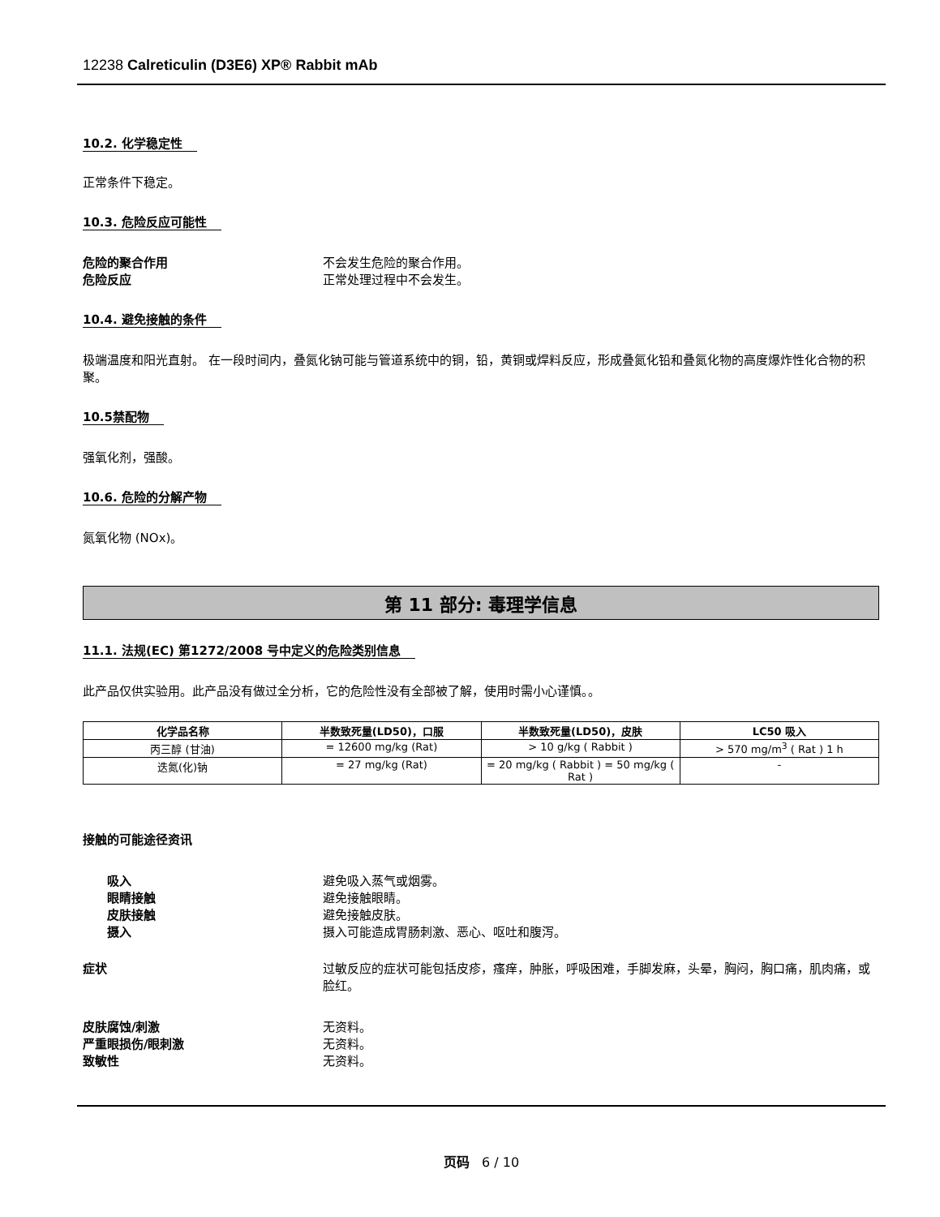12238 Calreticulin (D3E6) XP® Rabbit mAb
10.2. 化学稳定性
正常条件下稳定。
10.3. 危险反应可能性
危险的聚合作用 不会发生危险的聚合作用。
危险反应 正常处理过程中不会发生。
10.4. 避免接触的条件
极端温度和阳光直射。 在一段时间内，叠氮化钠可能与管道系统中的铜，铅，黄铜或焊料反应，形成叠氮化铅和叠氮化物的高度爆炸性化合物的积聚。
10.5禁配物
强氧化剂，强酸。
10.6. 危险的分解产物
氮氧化物 (NOx)。
第 11 部分: 毒理学信息
11.1. 法规(EC) 第1272/2008 号中定义的危险类别信息
此产品仅供实验用。此产品没有做过全分析，它的危险性没有全部被了解，使用时需小心谨慎。。
| 化学品名称 | 半数致死量(LD50)，口服 | 半数致死量(LD50)，皮肤 | LC50 吸入 |
| --- | --- | --- | --- |
| 丙三醇 (甘油) | = 12600 mg/kg (Rat) | > 10 g/kg ( Rabbit ) | > 570 mg/m<sup>3</sup> ( Rat ) 1 h |
| 迭氮(化)钠 | = 27 mg/kg (Rat) | = 20 mg/kg ( Rabbit ) = 50 mg/kg ( Rat ) | - |
接触的可能途径资讯
吸入 避免吸入蒸气或烟雾。
眼睛接触 避免接触眼睛。
皮肤接触 避免接触皮肤。
摄入 摄入可能造成胃肠刺激、恶心、呕吐和腹泻。
症状 过敏反应的症状可能包括皮疹，瘙痒，肿胀，呼吸困难，手脚发麻，头晕，胸闷，胸口痛，肌肉痛，或脸红。
皮肤腐蚀/刺激 无资料。
严重眼损伤/眼刺激 无资料。
致敏性 无资料。
页码 6 / 10